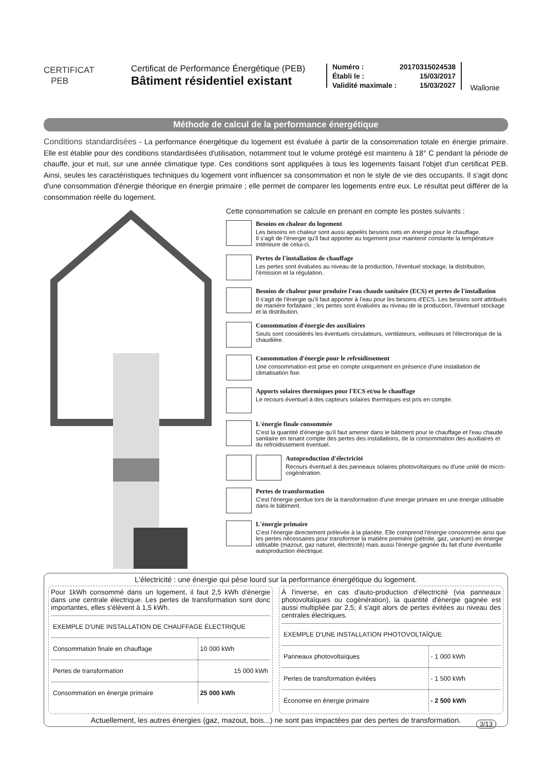CERTIFICAT
PEB
Certificat de Performance Énergétique (PEB)
Bâtiment résidentiel existant
| Numéro : | 20170315024538 |
| Établi le : | 15/03/2017 |
| Validité maximale : | 15/03/2027 |
Wallonie
Méthode de calcul de la performance énergétique
Conditions standardisées - La performance énergétique du logement est évaluée à partir de la consommation totale en énergie primaire. Elle est établie pour des conditions standardisées d'utilisation, notamment tout le volume protégé est maintenu à 18° C pendant la période de chauffe, jour et nuit, sur une année climatique type. Ces conditions sont appliquées à tous les logements faisant l'objet d'un certificat PEB. Ainsi, seules les caractéristiques techniques du logement vont influencer sa consommation et non le style de vie des occupants. Il s'agit donc d'une consommation d'énergie théorique en énergie primaire ; elle permet de comparer les logements entre eux. Le résultat peut différer de la consommation réelle du logement.
Cette consommation se calcule en prenant en compte les postes suivants :
Besoins en chaleur du logement
Les besoins en chaleur sont aussi appelés besoins nets en énergie pour le chauffage.
Il s'agit de l'énergie qu'il faut apporter au logement pour maintenir constante la température intérieure de celui-ci.
Pertes de l'installation de chauffage
Les pertes sont évaluées au niveau de la production, l'éventuel stockage, la distribution, l'émission et la régulation.
Besoins de chaleur pour produire l'eau chaude sanitaire (ECS) et pertes de l'installation
Il s'agit de l'énergie qu'il faut apporter à l'eau pour les besoins d'ECS. Les besoins sont attribués de manière forfaitaire ; les pertes sont évaluées au niveau de la production, l'éventuel stockage et la distribution.
Consommation d'énergie des auxiliaires
Seuls sont considérés les éventuels circulateurs, ventilateurs, veilleuses et l'électronique de la chaudière.
Consommation d'énergie pour le refroidissement
Une consommation est prise en compte uniquement en présence d'une installation de climatisation fixe.
Apports solaires thermiques pour l'ECS et/ou le chauffage
Le recours éventuel à des capteurs solaires thermiques est pris en compte.
L'énergie finale consommée
C'est la quantité d'énergie qu'il faut amener dans le bâtiment pour le chauffage et l'eau chaude sanitaire en tenant compte des pertes des installations, de la consommation des auxiliaires et du refroidissement éventuel.
Autoproduction d'électricité
Recours éventuel à des panneaux solaires photovoltaïques ou d'une unité de micro-cogénération.
Pertes de transformation
C'est l'énergie perdue lors de la transformation d'une énergie primaire en une énergie utilisable dans le bâtiment.
L'énergie primaire
C'est l'énergie directement prélevée à la planète. Elle comprend l'énergie consommée ainsi que les pertes nécessaires pour transformer la matière première (pétrole, gaz, uranium) en énergie utilisable (mazout, gaz naturel, électricité) mais aussi l'énergie gagnée du fait d'une éventuelle autoproduction électrique.
L'électricité : une énergie qui pèse lourd sur la performance énergétique du logement.
Pour 1kWh consommé dans un logement, il faut 2,5 kWh d'énergie dans une centrale électrique. Les pertes de transformation sont donc importantes, elles s'élèvent à 1,5 kWh.
| EXEMPLE D'UNE INSTALLATION DE CHAUFFAGE ÉLECTRIQUE | |
| Consommation finale en chauffage | 10 000 kWh |
| Pertes de transformation | 15 000 kWh |
| Consommation en énergie primaire | 25 000 kWh |
À l'inverse, en cas d'auto-production d'électricité (via panneaux photovoltaïques ou cogénération), la quantité d'énergie gagnée est aussi multipliée par 2,5; il s'agit alors de pertes évitées au niveau des centrales électriques.
| EXEMPLE D'UNE INSTALLATION PHOTOVOLTAÏQUE | |
| Panneaux photovoltaïques | - 1 000 kWh |
| Pertes de transformation évitées | - 1 500 kWh |
| Économie en énergie primaire | - 2 500 kWh |
Actuellement, les autres énergies (gaz, mazout, bois...) ne sont pas impactées par des pertes de transformation.
3/13